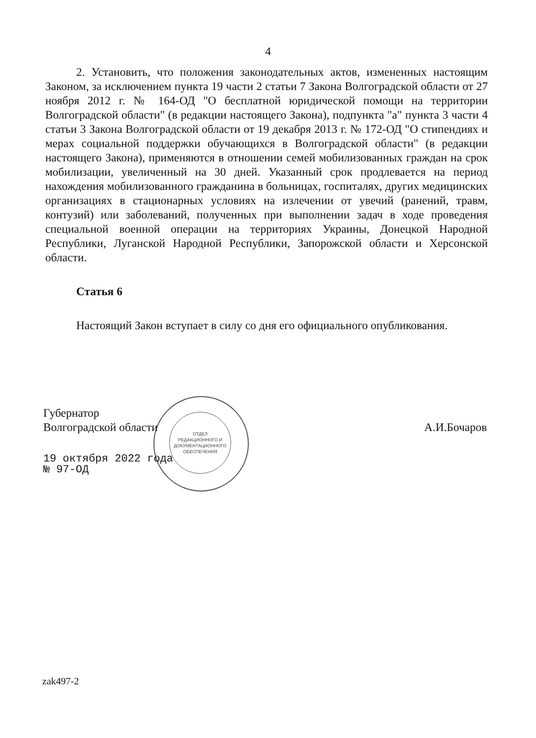4
2. Установить, что положения законодательных актов, измененных настоящим Законом, за исключением пункта 19 части 2 статьи 7 Закона Волгоградской области от 27 ноября 2012 г. № 164-ОД "О бесплатной юридической помощи на территории Волгоградской области" (в редакции настоящего Закона), подпункта "а" пункта 3 части 4 статьи 3 Закона Волгоградской области от 19 декабря 2013 г. № 172-ОД "О стипендиях и мерах социальной поддержки обучающихся в Волгоградской области" (в редакции настоящего Закона), применяются в отношении семей мобилизованных граждан на срок мобилизации, увеличенный на 30 дней. Указанный срок продлевается на период нахождения мобилизованного гражданина в больницах, госпиталях, других медицинских организациях в стационарных условиях на излечении от увечий (ранений, травм, контузий) или заболеваний, полученных при выполнении задач в ходе проведения специальной военной операции на территориях Украины, Донецкой Народной Республики, Луганской Народной Республики, Запорожской области и Херсонской области.
Статья 6
Настоящий Закон вступает в силу со дня его официального опубликования.
ОТДЕЛ
РЕДАКЦИОННОГО И
ДОКУМЕНТАЦИОННОГО
ОБЕСПЕЧЕНИЯ
Губернатор
Волгоградской области
А.И.Бочаров
19 октября 2022 года
№ 97-ОД
zak497-2